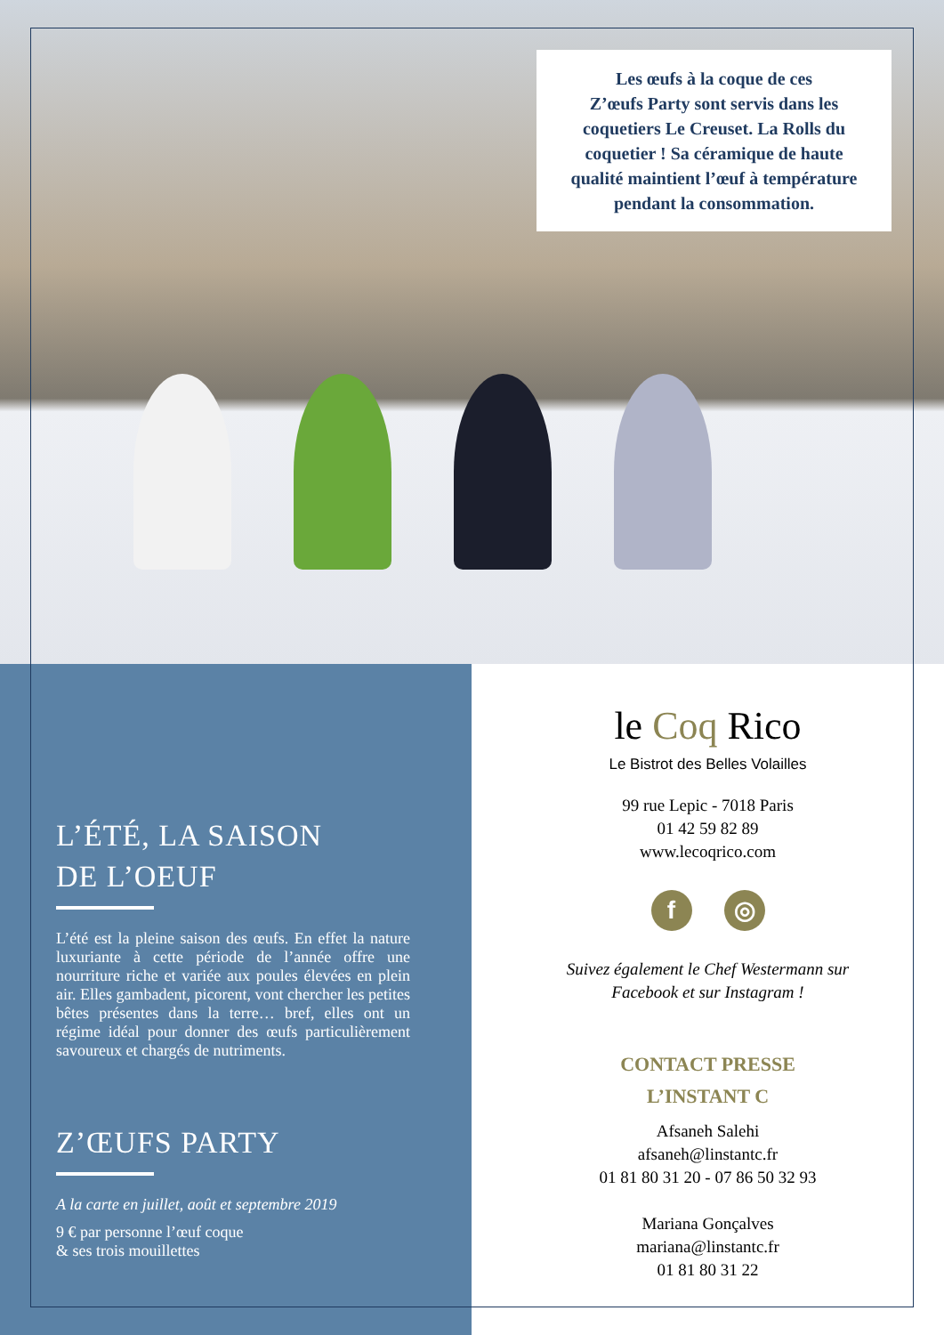Les œufs à la coque de ces
Z’œufs Party sont servis dans les
coquetiers Le Creuset. La Rolls du
coquetier ! Sa céramique de haute
qualité maintient l’œuf à température
pendant la consommation.
L’ÉTÉ, LA SAISON
DE L’OEUF
L’été est la pleine saison des œufs. En effet la nature luxuriante à cette période de l’année offre une nourriture riche et variée aux poules élevées en plein air. Elles gambadent, picorent, vont chercher les petites bêtes présentes dans la terre… bref, elles ont un régime idéal pour donner des œufs particulièrement savoureux et chargés de nutriments.
Z’ŒUFS PARTY
A la carte en juillet, août et septembre 2019
9 € par personne l’œuf coque
& ses trois mouillettes
le Coq Rico
Le Bistrot des Belles Volailles
99 rue Lepic - 7018 Paris
01 42 59 82 89
www.lecoqrico.com
f ◎
Suivez également le Chef Westermann sur
Facebook et sur Instagram !
CONTACT PRESSE
L’INSTANT C
Afsaneh Salehi
afsaneh@linstantc.fr
01 81 80 31 20 - 07 86 50 32 93
Mariana Gonçalves
mariana@linstantc.fr
01 81 80 31 22